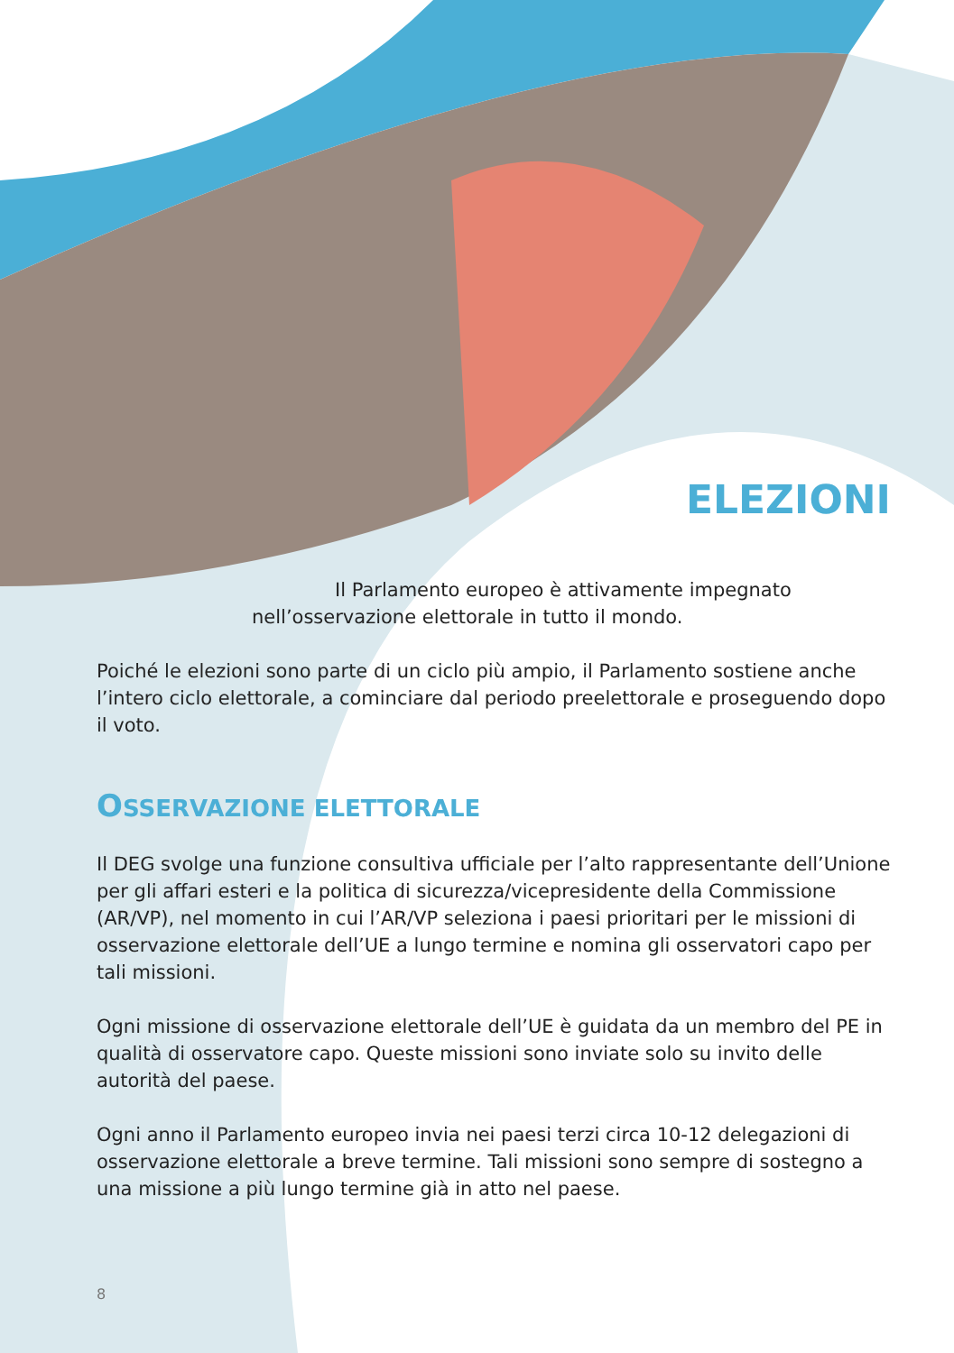ELEZIONI
Il Parlamento europeo è attivamente impegnato
nell’osservazione elettorale in tutto il mondo.
Poiché le elezioni sono parte di un ciclo più ampio, il Parlamento sostiene anche l’intero ciclo elettorale, a cominciare dal periodo preelettorale e proseguendo dopo il voto.
OSSERVAZIONE ELETTORALE
Il DEG svolge una funzione consultiva ufficiale per l’alto rappresentante dell’Unione per gli affari esteri e la politica di sicurezza/vicepresidente della Commissione (AR/VP), nel momento in cui l’AR/VP seleziona i paesi prioritari per le missioni di osservazione elettorale dell’UE a lungo termine e nomina gli osservatori capo per tali missioni.
Ogni missione di osservazione elettorale dell’UE è guidata da un membro del PE in qualità di osservatore capo. Queste missioni sono inviate solo su invito delle autorità del paese.
Ogni anno il Parlamento europeo invia nei paesi terzi circa 10-12 delegazioni di osservazione elettorale a breve termine. Tali missioni sono sempre di sostegno a una missione a più lungo termine già in atto nel paese.
8